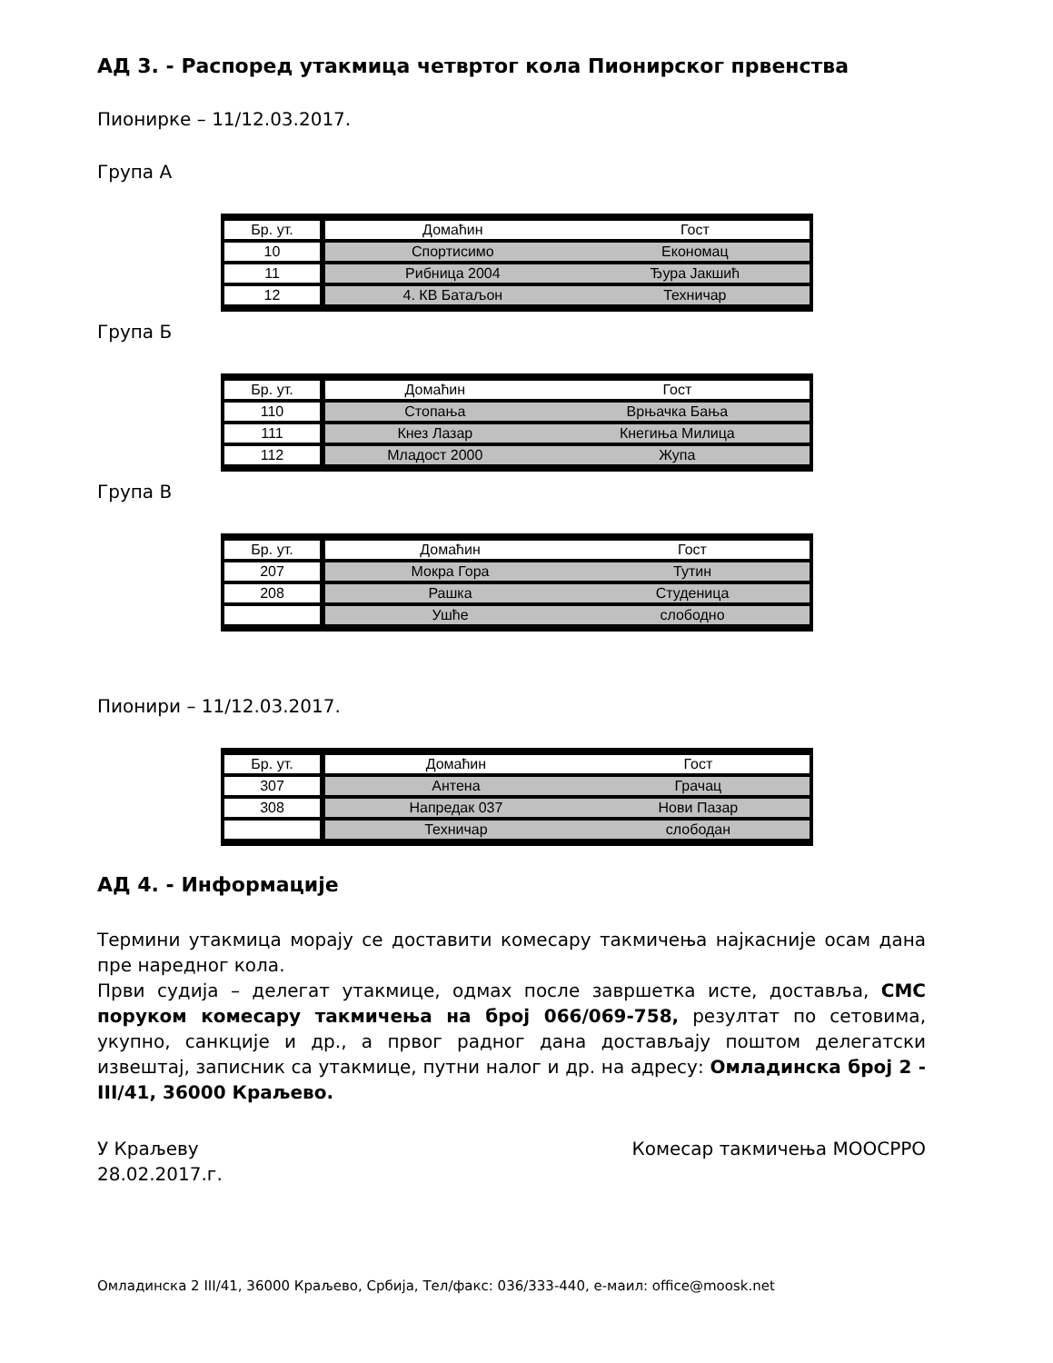АД 3. - Распоред утакмица четвртог кола Пионирског првенства
Пионирке – 11/12.03.2017.
Група А
| Бр. ут. | Домаћин | Гост |
| 10 | Спортисимо | Економац |
| 11 | Рибница 2004 | Ђура Јакшић |
| 12 | 4. КВ Батаљон | Техничар |
Група Б
| Бр. ут. | Домаћин | Гост |
| 110 | Стопања | Врњачка Бања |
| 111 | Кнез Лазар | Кнегиња Милица |
| 112 | Младост 2000 | Жупа |
Група В
| Бр. ут. | Домаћин | Гост |
| 207 | Мокра Гора | Тутин |
| 208 | Рашка | Студеница |
| | Ушће | слободно |
Пионири – 11/12.03.2017.
| Бр. ут. | Домаћин | Гост |
| 307 | Антена | Грачац |
| 308 | Напредак 037 | Нови Пазар |
| | Техничар | слободан |
АД 4. - Информације
Термини утакмица морају се доставити комесару такмичења најкасније осам дана пре наредног кола.
Први судија – делегат утакмице, одмах после завршетка исте, доставља, СМС поруком комесару такмичења на број 066/069-758, резултат по сетовима, укупно, санкције и др., а првог радног дана достављају поштом делегатски извештај, записник са утакмице, путни налог и др. на адресу: Омладинска број 2 - III/41, 36000 Краљево.
У Краљеву
28.02.2017.г.
Комесар такмичења МООСРРО
Омладинска 2 III/41, 36000 Краљево, Србија, Тел/факс: 036/333-440, е-маил: office@moosk.net